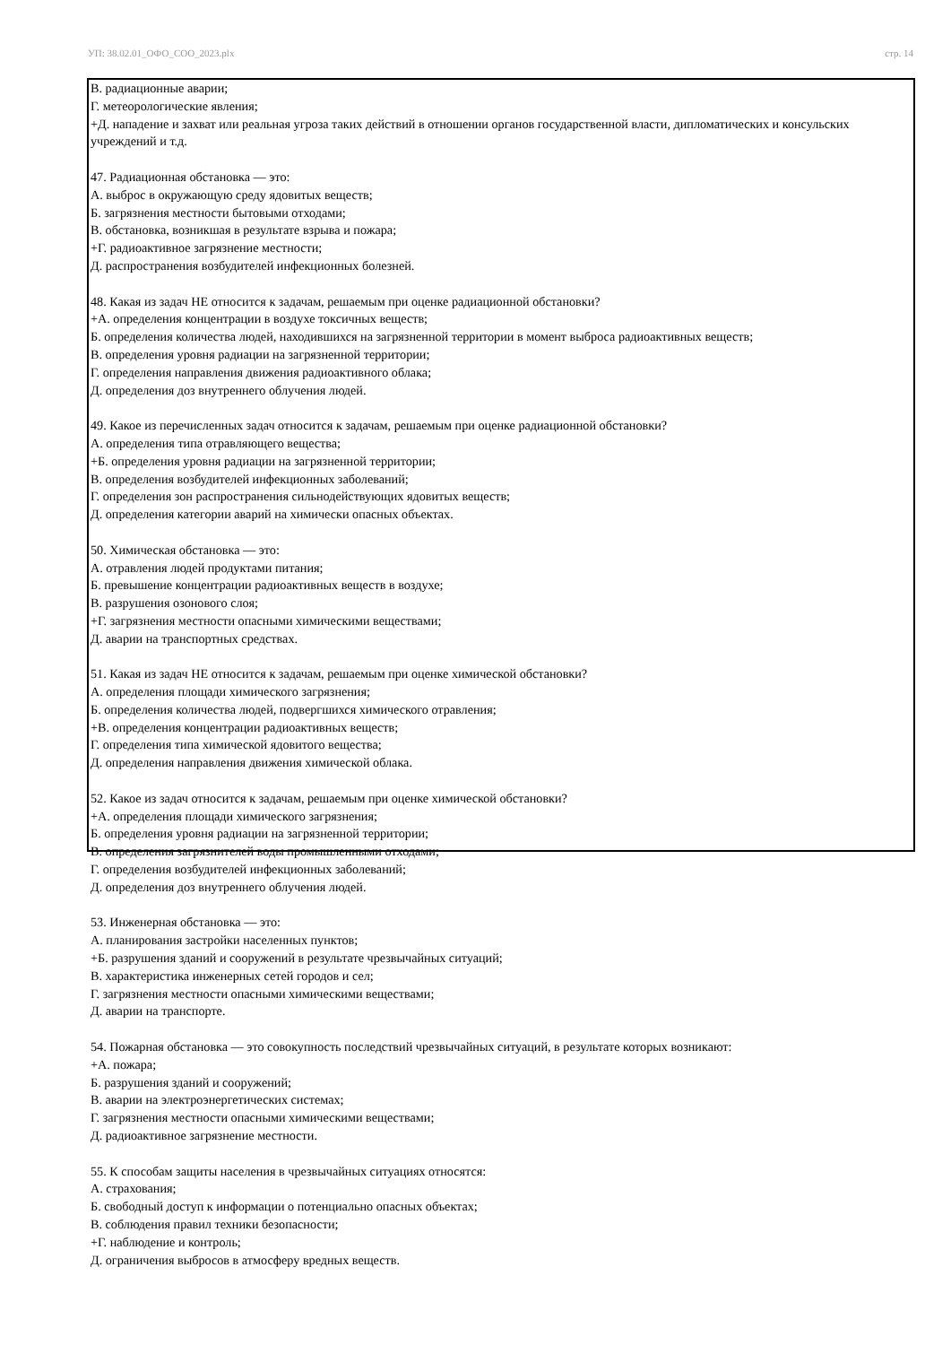УП: 38.02.01_ОФО_СОО_2023.plx стр. 14
В. радиационные аварии;
Г. метеорологические явления;
+Д. нападение и захват или реальная угроза таких действий в отношении органов государственной власти, дипломатических и консульских учреждений и т.д.
47. Радиационная обстановка — это:
А. выброс в окружающую среду ядовитых веществ;
Б. загрязнения местности бытовыми отходами;
В. обстановка, возникшая в результате взрыва и пожара;
+Г. радиоактивное загрязнение местности;
Д. распространения возбудителей инфекционных болезней.
48. Какая из задач НЕ относится к задачам, решаемым при оценке радиационной обстановки?
+А. определения концентрации в воздухе токсичных веществ;
Б. определения количества людей, находившихся на загрязненной территории в момент выброса радиоактивных веществ;
В. определения уровня радиации на загрязненной территории;
Г. определения направления движения радиоактивного облака;
Д. определения доз внутреннего облучения людей.
49. Какое из перечисленных задач относится к задачам, решаемым при оценке радиационной обстановки?
А. определения типа отравляющего вещества;
+Б. определения уровня радиации на загрязненной территории;
В. определения возбудителей инфекционных заболеваний;
Г. определения зон распространения сильнодействующих ядовитых веществ;
Д. определения категории аварий на химически опасных объектах.
50. Химическая обстановка — это:
А. отравления людей продуктами питания;
Б. превышение концентрации радиоактивных веществ в воздухе;
В. разрушения озонового слоя;
+Г. загрязнения местности опасными химическими веществами;
Д. аварии на транспортных средствах.
51. Какая из задач НЕ относится к задачам, решаемым при оценке химической обстановки?
А. определения площади химического загрязнения;
Б. определения количества людей, подвергшихся химического отравления;
+В. определения концентрации радиоактивных веществ;
Г. определения типа химической ядовитого вещества;
Д. определения направления движения химической облака.
52. Какое из задач относится к задачам, решаемым при оценке химической обстановки?
+А. определения площади химического загрязнения;
Б. определения уровня радиации на загрязненной территории;
В. определения загрязнителей воды промышленными отходами;
Г. определения возбудителей инфекционных заболеваний;
Д. определения доз внутреннего облучения людей.
53. Инженерная обстановка — это:
А. планирования застройки населенных пунктов;
+Б. разрушения зданий и сооружений в результате чрезвычайных ситуаций;
В. характеристика инженерных сетей городов и сел;
Г. загрязнения местности опасными химическими веществами;
Д. аварии на транспорте.
54. Пожарная обстановка — это совокупность последствий чрезвычайных ситуаций, в результате которых возникают:
+А. пожара;
Б. разрушения зданий и сооружений;
В. аварии на электроэнергетических системах;
Г. загрязнения местности опасными химическими веществами;
Д. радиоактивное загрязнение местности.
55. К способам защиты населения в чрезвычайных ситуациях относятся:
А. страхования;
Б. свободный доступ к информации о потенциально опасных объектах;
В. соблюдения правил техники безопасности;
+Г. наблюдение и контроль;
Д. ограничения выбросов в атмосферу вредных веществ.